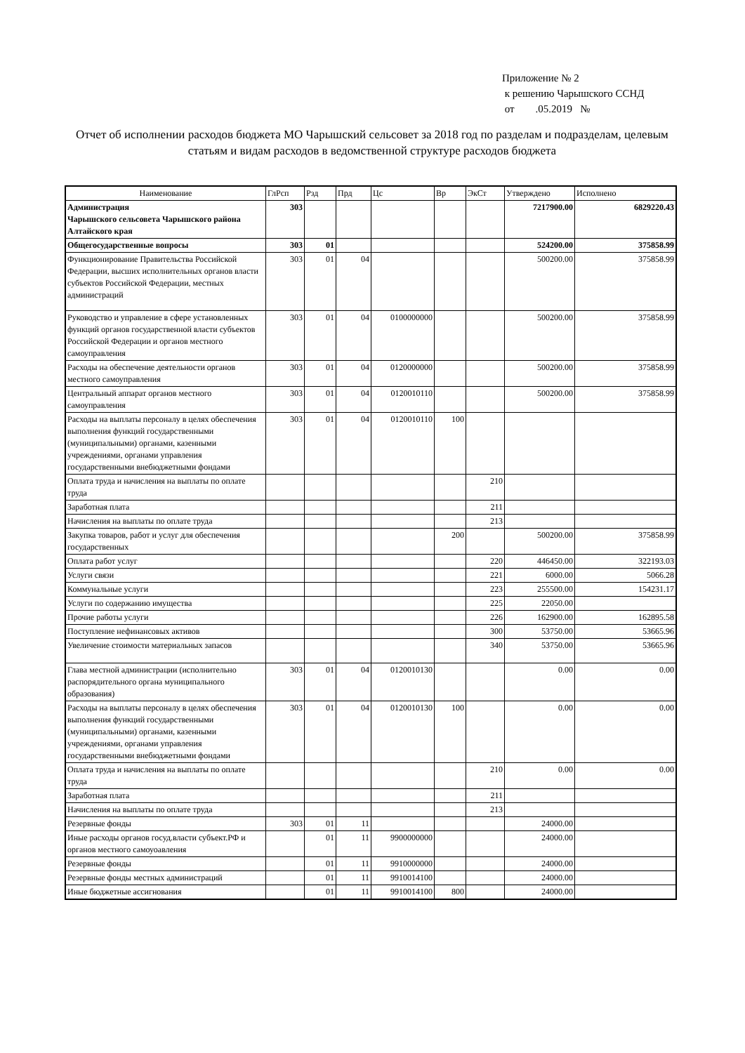Приложение № 2
к решению Чарышского ССНД
от .05.2019 №
Отчет об исполнении расходов бюджета МО Чарышский сельсовет за 2018 год по разделам и подразделам, целевым статьям и видам расходов в ведомственной структуре расходов бюджета
| Наименование | ГлРсп | Рзд | Прд | Цс | Вр | ЭкСт | Утверждено | Исполнено |
| --- | --- | --- | --- | --- | --- | --- | --- | --- |
| Администрация Чарышского сельсовета Чарышского района Алтайского края | 303 | | | | | | 7217900.00 | 6829220.43 |
| Общегосударственные вопросы | 303 | 01 | | | | | 524200.00 | 375858.99 |
| Функционирование Правительства Российской Федерации, высших исполнительных органов власти субъектов Российской Федерации, местных администраций | 303 | 01 | 04 | | | | 500200.00 | 375858.99 |
| Руководство и управление в сфере установленных функций органов государственной власти субъектов Российской Федерации и органов местного самоуправления | 303 | 01 | 04 | 0100000000 | | | 500200.00 | 375858.99 |
| Расходы на обеспечение деятельности органов местного самоуправления | 303 | 01 | 04 | 0120000000 | | | 500200.00 | 375858.99 |
| Центральный аппарат органов местного самоуправления | 303 | 01 | 04 | 0120010110 | | | 500200.00 | 375858.99 |
| Расходы на выплаты персоналу в целях обеспечения выполнения функций государственными (муниципальными) органами, казенными учреждениями, органами управления государственными внебюджетными фондами | 303 | 01 | 04 | 0120010110 | 100 | | | |
| Оплата труда и начисления на выплаты по оплате труда | | | | | | 210 | | |
| Заработная плата | | | | | | 211 | | |
| Начисления на выплаты по оплате труда | | | | | | 213 | | |
| Закупка товаров, работ и услуг для обеспечения государственных | | | | | 200 | | 500200.00 | 375858.99 |
| Оплата работ услуг | | | | | | 220 | 446450.00 | 322193.03 |
| Услуги связи | | | | | | 221 | 6000.00 | 5066.28 |
| Коммунальные услуги | | | | | | 223 | 255500.00 | 154231.17 |
| Услуги по содержанию имущества | | | | | | 225 | 22050.00 | |
| Прочие работы услуги | | | | | | 226 | 162900.00 | 162895.58 |
| Поступление нефинансовых активов | | | | | | 300 | 53750.00 | 53665.96 |
| Увеличение стоимости материальных запасов | | | | | | 340 | 53750.00 | 53665.96 |
| Глава местной администрации (исполнительно распорядительного органа муниципального образования) | 303 | 01 | 04 | 0120010130 | | | 0.00 | 0.00 |
| Расходы на выплаты персоналу в целях обеспечения выполнения функций государственными (муниципальными) органами, казенными учреждениями, органами управления государственными внебюджетными фондами | 303 | 01 | 04 | 0120010130 | 100 | | 0.00 | 0.00 |
| Оплата труда и начисления на выплаты по оплате труда | | | | | | 210 | 0.00 | 0.00 |
| Заработная плата | | | | | | 211 | | |
| Начисления на выплаты по оплате труда | | | | | | 213 | | |
| Резервные фонды | 303 | 01 | 11 | | | | 24000.00 | |
| Иные расходы органов госуд.власти субъект.РФ и органов местного самоуоавления | | 01 | 11 | 9900000000 | | | 24000.00 | |
| Резервные фонды | | 01 | 11 | 9910000000 | | | 24000.00 | |
| Резервные фонды местных администраций | | 01 | 11 | 9910014100 | | | 24000.00 | |
| Иные бюджетные ассигнования | | 01 | 11 | 9910014100 | 800 | | 24000.00 | |